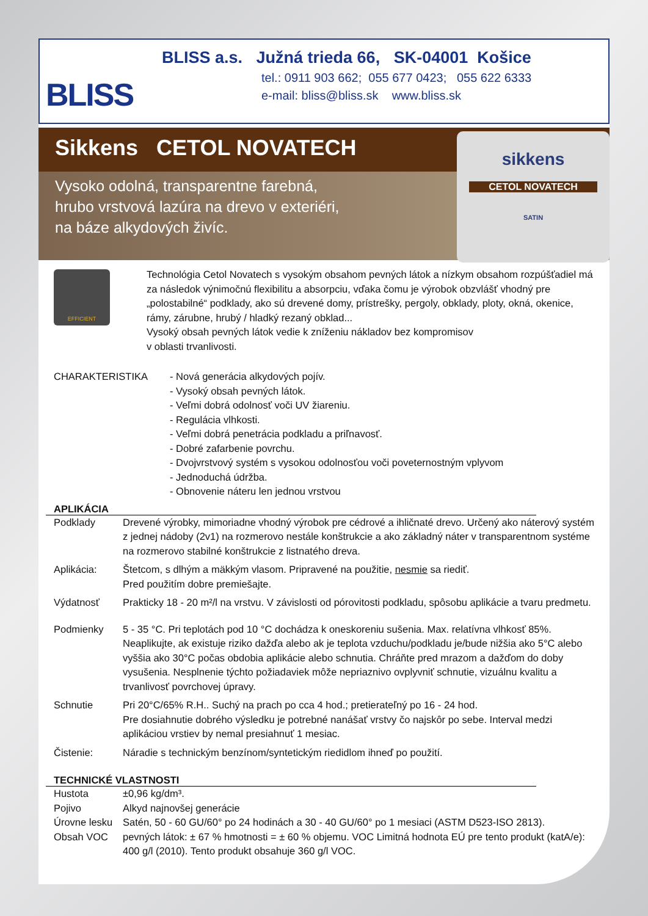BLISS
BLISS a.s. Južná trieda 66, SK-04001 Košice
tel.: 0911 903 662; 055 677 0423; 055 622 6333
e-mail: bliss@bliss.sk www.bliss.sk
Sikkens CETOL NOVATECH
Vysoko odolná, transparentne farebná,
hrubo vrstvová lazúra na drevo v exteriéri,
na báze alkydových živíc.
sikkens
CETOL NOVATECH
SATIN
EFFICIENT
Technológia Cetol Novatech s vysokým obsahom pevných látok a nízkym obsahom rozpúšťadiel má za následok výnimočnú flexibilitu a absorpciu, vďaka čomu je výrobok obzvlášť vhodný pre „polostabilné“ podklady, ako sú drevené domy, prístrešky, pergoly, obklady, ploty, okná, okenice, rámy, zárubne, hrubý / hladký rezaný obklad...
Vysoký obsah pevných látok vedie k zníženiu nákladov bez kompromisov
v oblasti trvanlivosti.
| CHARAKTERISTIKA | - Nová generácia alkydových pojív. - Vysoký obsah pevných látok. - Veľmi dobrá odolnosť voči UV žiareniu. - Regulácia vlhkosti. - Veľmi dobrá penetrácia podkladu a priľnavosť. - Dobré zafarbenie povrchu. - Dvojvrstvový systém s vysokou odolnosťou voči poveternostným vplyvom - Jednoduchá údržba. - Obnovenie náteru len jednou vrstvou |
APLIKÁCIA
| Podklady | Drevené výrobky, mimoriadne vhodný výrobok pre cédrové a ihličnaté drevo. Určený ako náterový systém z jednej nádoby (2v1) na rozmerovo nestále konštrukcie a ako základný náter v transparentnom systéme na rozmerovo stabilné konštrukcie z listnatého dreva. |
| Aplikácia: | Štetcom, s dlhým a mäkkým vlasom. Pripravené na použitie, nesmie sa riediť. Pred použitím dobre premiešajte. |
| Výdatnosť | Prakticky 18 - 20 m²/l na vrstvu. V závislosti od pórovitosti podkladu, spôsobu aplikácie a tvaru predmetu. |
| Podmienky | 5 - 35 °C. Pri teplotách pod 10 °C dochádza k oneskoreniu sušenia. Max. relatívna vlhkosť 85%. Neaplikujte, ak existuje riziko dažďa alebo ak je teplota vzduchu/podkladu je/bude nižšia ako 5°C alebo vyššia ako 30°C počas obdobia aplikácie alebo schnutia. Chráňte pred mrazom a dažďom do doby vysušenia. Nesplnenie týchto požiadaviek môže nepriaznivo ovplyvniť schnutie, vizuálnu kvalitu a trvanlivosť povrchovej úpravy. |
| Schnutie | Pri 20°C/65% R.H.. Suchý na prach po cca 4 hod.; pretierateľný po 16 - 24 hod. Pre dosiahnutie dobrého výsledku je potrebné nanášať vrstvy čo najskôr po sebe. Interval medzi aplikáciou vrstiev by nemal presiahnuť 1 mesiac. |
| Čistenie: | Náradie s technickým benzínom/syntetickým riedidlom ihneď po použití. |
TECHNICKÉ VLASTNOSTI
| Hustota | ±0,96 kg/dm³. |
| Pojivo | Alkyd najnovšej generácie |
| Úrovne lesku | Satén, 50 - 60 GU/60° po 24 hodinách a 30 - 40 GU/60° po 1 mesiaci (ASTM D523-ISO 2813). |
| Obsah VOC | pevných látok: ± 67 % hmotnosti = ± 60 % objemu. VOC Limitná hodnota EÚ pre tento produkt (katA/e): 400 g/l (2010). Tento produkt obsahuje 360 g/l VOC. |